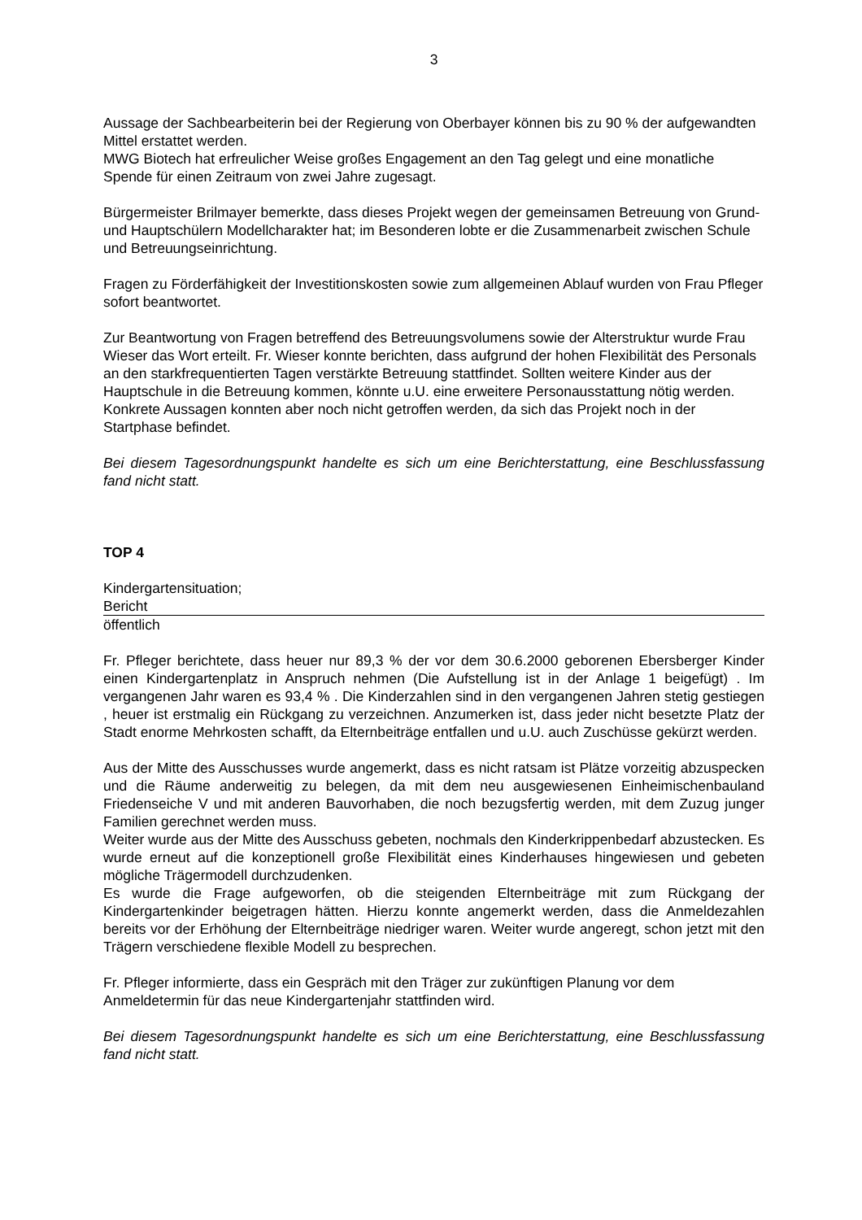3
Aussage der Sachbearbeiterin bei der Regierung von Oberbayer können bis zu 90 % der aufgewandten Mittel erstattet werden.
MWG Biotech hat erfreulicher Weise großes Engagement an den Tag gelegt und eine monatliche Spende für einen Zeitraum von zwei Jahre zugesagt.
Bürgermeister Brilmayer bemerkte, dass dieses Projekt wegen der gemeinsamen Betreuung von Grund- und Hauptschülern Modellcharakter hat; im Besonderen lobte er die Zusammenarbeit zwischen Schule und Betreuungseinrichtung.
Fragen zu Förderfähigkeit der Investitionskosten sowie zum allgemeinen Ablauf wurden von Frau Pfleger sofort beantwortet.
Zur Beantwortung von Fragen betreffend des Betreuungsvolumens sowie der Alterstruktur wurde Frau Wieser das Wort erteilt. Fr. Wieser konnte berichten, dass aufgrund der hohen Flexibilität des Personals an den starkfrequentierten Tagen verstärkte Betreuung stattfindet. Sollten weitere Kinder aus der Hauptschule in die Betreuung kommen, könnte u.U. eine erweitere Personausstattung nötig werden. Konkrete Aussagen konnten aber noch nicht getroffen werden, da sich das Projekt noch in der Startphase befindet.
Bei diesem Tagesordnungspunkt handelte es sich um eine Berichterstattung, eine Beschlussfassung fand nicht statt.
TOP 4
Kindergartensituation;
Bericht
öffentlich
Fr. Pfleger berichtete, dass heuer nur 89,3 % der vor dem 30.6.2000 geborenen Ebersberger Kinder einen Kindergartenplatz in Anspruch nehmen (Die Aufstellung ist in der Anlage 1 beigefügt) . Im vergangenen Jahr waren es 93,4 % . Die Kinderzahlen sind in den vergangenen Jahren stetig gestiegen , heuer ist erstmalig ein Rückgang zu verzeichnen. Anzumerken ist, dass jeder nicht besetzte Platz der Stadt enorme Mehrkosten schafft, da Elternbeiträge entfallen und u.U. auch Zuschüsse gekürzt werden.
Aus der Mitte des Ausschusses wurde angemerkt, dass es nicht ratsam ist Plätze vorzeitig abzuspecken und die Räume anderweitig zu belegen, da mit dem neu ausgewiesenen Einheimischenbauland Friedenseiche V und mit anderen Bauvorhaben, die noch bezugsfertig werden, mit dem Zuzug junger Familien gerechnet werden muss.
Weiter wurde aus der Mitte des Ausschuss gebeten, nochmals den Kinderkrippenbedarf abzustecken. Es wurde erneut auf die konzeptionell große Flexibilität eines Kinderhauses hingewiesen und gebeten mögliche Trägermodell durchzudenken.
Es wurde die Frage aufgeworfen, ob die steigenden Elternbeiträge mit zum Rückgang der Kindergartenkinder beigetragen hätten. Hierzu konnte angemerkt werden, dass die Anmeldezahlen bereits vor der Erhöhung der Elternbeiträge niedriger waren. Weiter wurde angeregt, schon jetzt mit den Trägern verschiedene flexible Modell zu besprechen.
Fr. Pfleger informierte, dass ein Gespräch mit den Träger zur zukünftigen Planung vor dem Anmeldetermin für das neue Kindergartenjahr stattfinden wird.
Bei diesem Tagesordnungspunkt handelte es sich um eine Berichterstattung, eine Beschlussfassung fand nicht statt.